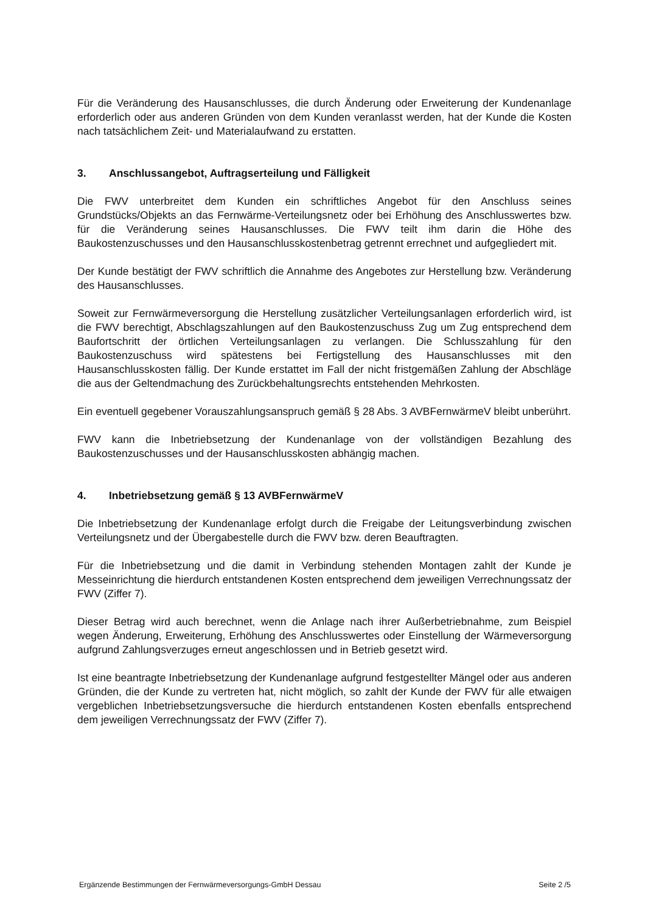Für die Veränderung des Hausanschlusses, die durch Änderung oder Erweiterung der Kundenanlage erforderlich oder aus anderen Gründen von dem Kunden veranlasst werden, hat der Kunde die Kosten nach tatsächlichem Zeit- und Materialaufwand zu erstatten.
3. Anschlussangebot, Auftragserteilung und Fälligkeit
Die FWV unterbreitet dem Kunden ein schriftliches Angebot für den Anschluss seines Grundstücks/Objekts an das Fernwärme-Verteilungsnetz oder bei Erhöhung des Anschlusswertes bzw. für die Veränderung seines Hausanschlusses. Die FWV teilt ihm darin die Höhe des Baukostenzuschusses und den Hausanschlusskostenbetrag getrennt errechnet und aufgegliedert mit.
Der Kunde bestätigt der FWV schriftlich die Annahme des Angebotes zur Herstellung bzw. Veränderung des Hausanschlusses.
Soweit zur Fernwärmeversorgung die Herstellung zusätzlicher Verteilungsanlagen erforderlich wird, ist die FWV berechtigt, Abschlagszahlungen auf den Baukostenzuschuss Zug um Zug entsprechend dem Baufortschritt der örtlichen Verteilungsanlagen zu verlangen. Die Schlusszahlung für den Baukostenzuschuss wird spätestens bei Fertigstellung des Hausanschlusses mit den Hausanschlusskosten fällig. Der Kunde erstattet im Fall der nicht fristgemäßen Zahlung der Abschläge die aus der Geltendmachung des Zurückbehaltungsrechts entstehenden Mehrkosten.
Ein eventuell gegebener Vorauszahlungsanspruch gemäß § 28 Abs. 3 AVBFernwärmeV bleibt unberührt.
FWV kann die Inbetriebsetzung der Kundenanlage von der vollständigen Bezahlung des Baukostenzuschusses und der Hausanschlusskosten abhängig machen.
4. Inbetriebsetzung gemäß § 13 AVBFernwärmeV
Die Inbetriebsetzung der Kundenanlage erfolgt durch die Freigabe der Leitungsverbindung zwischen Verteilungsnetz und der Übergabestelle durch die FWV bzw. deren Beauftragten.
Für die Inbetriebsetzung und die damit in Verbindung stehenden Montagen zahlt der Kunde je Messeinrichtung die hierdurch entstandenen Kosten entsprechend dem jeweiligen Verrechnungssatz der FWV (Ziffer 7).
Dieser Betrag wird auch berechnet, wenn die Anlage nach ihrer Außerbetriebnahme, zum Beispiel wegen Änderung, Erweiterung, Erhöhung des Anschlusswertes oder Einstellung der Wärmeversorgung aufgrund Zahlungsverzuges erneut angeschlossen und in Betrieb gesetzt wird.
Ist eine beantragte Inbetriebsetzung der Kundenanlage aufgrund festgestellter Mängel oder aus anderen Gründen, die der Kunde zu vertreten hat, nicht möglich, so zahlt der Kunde der FWV für alle etwaigen vergeblichen Inbetriebsetzungsversuche die hierdurch entstandenen Kosten ebenfalls entsprechend dem jeweiligen Verrechnungssatz der FWV (Ziffer 7).
Ergänzende Bestimmungen der Fernwärmeversorgungs-GmbH Dessau Seite 2 /5